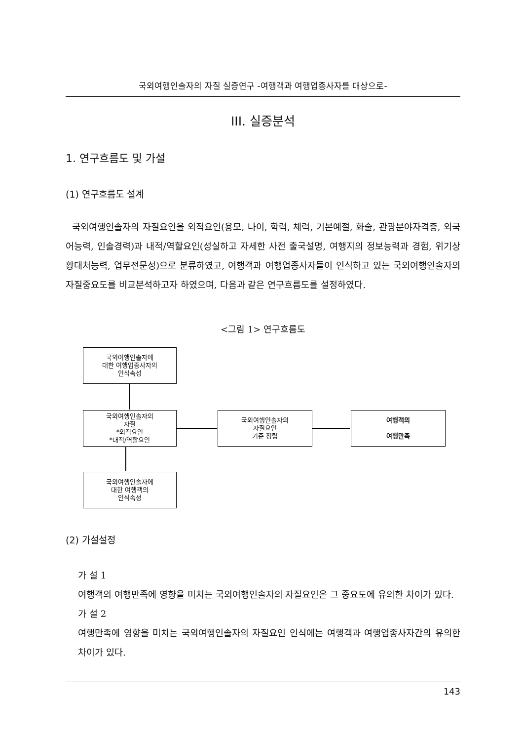국외여행인솔자의 자질 실증연구 -여행객과 여행업종사자를 대상으로-
III. 실증분석
1. 연구흐름도 및 가설
(1) 연구흐름도 설계
국외여행인솔자의 자질요인을 외적요인(용모, 나이, 학력, 체력, 기본예절, 화술, 관광분야자격증, 외국어능력, 인솔경력)과 내적/역할요인(성실하고 자세한 사전 출국설명, 여행지의 정보능력과 경험, 위기상황대처능력, 업무전문성)으로 분류하였고, 여행객과 여행업종사자들이 인식하고 있는 국외여행인솔자의 자질중요도를 비교분석하고자 하였으며, 다음과 같은 연구흐름도를 설정하였다.
<그림 1> 연구흐름도
국외여행인솔자에
대한 여행업종사자의
인식속성
국외여행인솔자의
자질
*외적요인
*내적/역할요인
국외여행인솔자에
대한 여행객의
인식속성
국외여행인솔자의
자질요인
기준 정립
여행객의
여행만족
(2) 가설설정
가 설 1
여행객의 여행만족에 영향을 미치는 국외여행인솔자의 자질요인은 그 중요도에 유의한 차이가 있다.
가 설 2
여행만족에 영향을 미치는 국외여행인솔자의 자질요인 인식에는 여행객과 여행업종사자간의 유의한 차이가 있다.
143